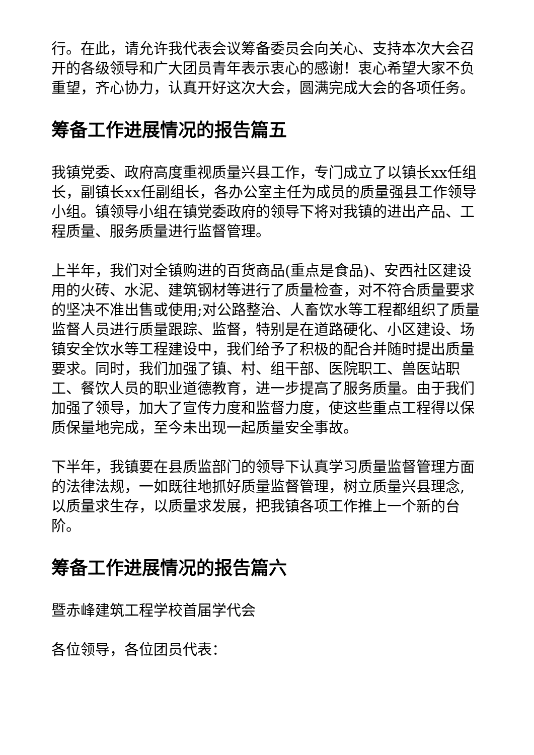行。在此，请允许我代表会议筹备委员会向关心、支持本次大会召开的各级领导和广大团员青年表示衷心的感谢！衷心希望大家不负重望，齐心协力，认真开好这次大会，圆满完成大会的各项任务。
筹备工作进展情况的报告篇五
我镇党委、政府高度重视质量兴县工作，专门成立了以镇长xx任组长，副镇长xx任副组长，各办公室主任为成员的质量强县工作领导小组。镇领导小组在镇党委政府的领导下将对我镇的进出产品、工程质量、服务质量进行监督管理。
上半年，我们对全镇购进的百货商品(重点是食品)、安西社区建设用的火砖、水泥、建筑钢材等进行了质量检查，对不符合质量要求的坚决不准出售或使用;对公路整治、人畜饮水等工程都组织了质量监督人员进行质量跟踪、监督，特别是在道路硬化、小区建设、场镇安全饮水等工程建设中，我们给予了积极的配合并随时提出质量要求。同时，我们加强了镇、村、组干部、医院职工、兽医站职工、餐饮人员的职业道德教育，进一步提高了服务质量。由于我们加强了领导，加大了宣传力度和监督力度，使这些重点工程得以保质保量地完成，至今未出现一起质量安全事故。
下半年，我镇要在县质监部门的领导下认真学习质量监督管理方面的法律法规，一如既往地抓好质量监督管理，树立质量兴县理念, 以质量求生存，以质量求发展，把我镇各项工作推上一个新的台阶。
筹备工作进展情况的报告篇六
暨赤峰建筑工程学校首届学代会
各位领导，各位团员代表：